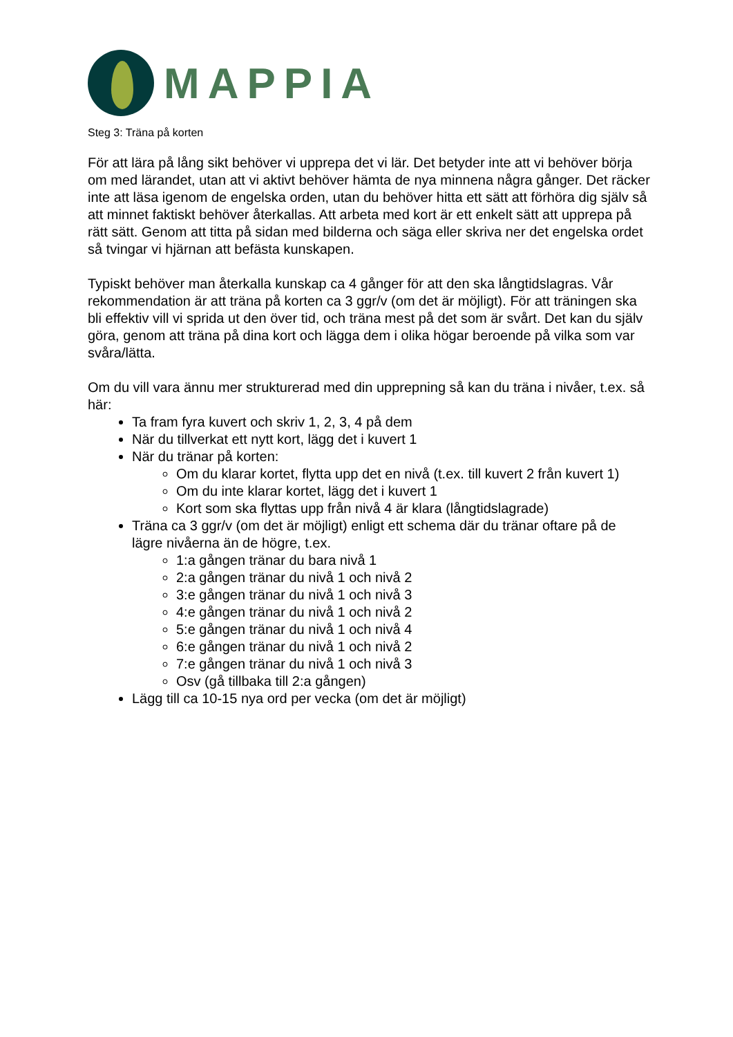MAPPIA
Steg 3: Träna på korten
För att lära på lång sikt behöver vi upprepa det vi lär. Det betyder inte att vi behöver börja om med lärandet, utan att vi aktivt behöver hämta de nya minnena några gånger. Det räcker inte att läsa igenom de engelska orden, utan du behöver hitta ett sätt att förhöra dig själv så att minnet faktiskt behöver återkallas. Att arbeta med kort är ett enkelt sätt att upprepa på rätt sätt. Genom att titta på sidan med bilderna och säga eller skriva ner det engelska ordet så tvingar vi hjärnan att befästa kunskapen.
Typiskt behöver man återkalla kunskap ca 4 gånger för att den ska långtidslagras. Vår rekommendation är att träna på korten ca 3 ggr/v (om det är möjligt). För att träningen ska bli effektiv vill vi sprida ut den över tid, och träna mest på det som är svårt. Det kan du själv göra, genom att träna på dina kort och lägga dem i olika högar beroende på vilka som var svåra/lätta.
Om du vill vara ännu mer strukturerad med din upprepning så kan du träna i nivåer, t.ex. så här:
Ta fram fyra kuvert och skriv 1, 2, 3, 4 på dem
När du tillverkat ett nytt kort, lägg det i kuvert 1
När du tränar på korten:
Om du klarar kortet, flytta upp det en nivå (t.ex. till kuvert 2 från kuvert 1)
Om du inte klarar kortet, lägg det i kuvert 1
Kort som ska flyttas upp från nivå 4 är klara (långtidslagrade)
Träna ca 3 ggr/v (om det är möjligt) enligt ett schema där du tränar oftare på de lägre nivåerna än de högre, t.ex.
1:a gången tränar du bara nivå 1
2:a gången tränar du nivå 1 och nivå 2
3:e gången tränar du nivå 1 och nivå 3
4:e gången tränar du nivå 1 och nivå 2
5:e gången tränar du nivå 1 och nivå 4
6:e gången tränar du nivå 1 och nivå 2
7:e gången tränar du nivå 1 och nivå 3
Osv (gå tillbaka till 2:a gången)
Lägg till ca 10-15 nya ord per vecka (om det är möjligt)